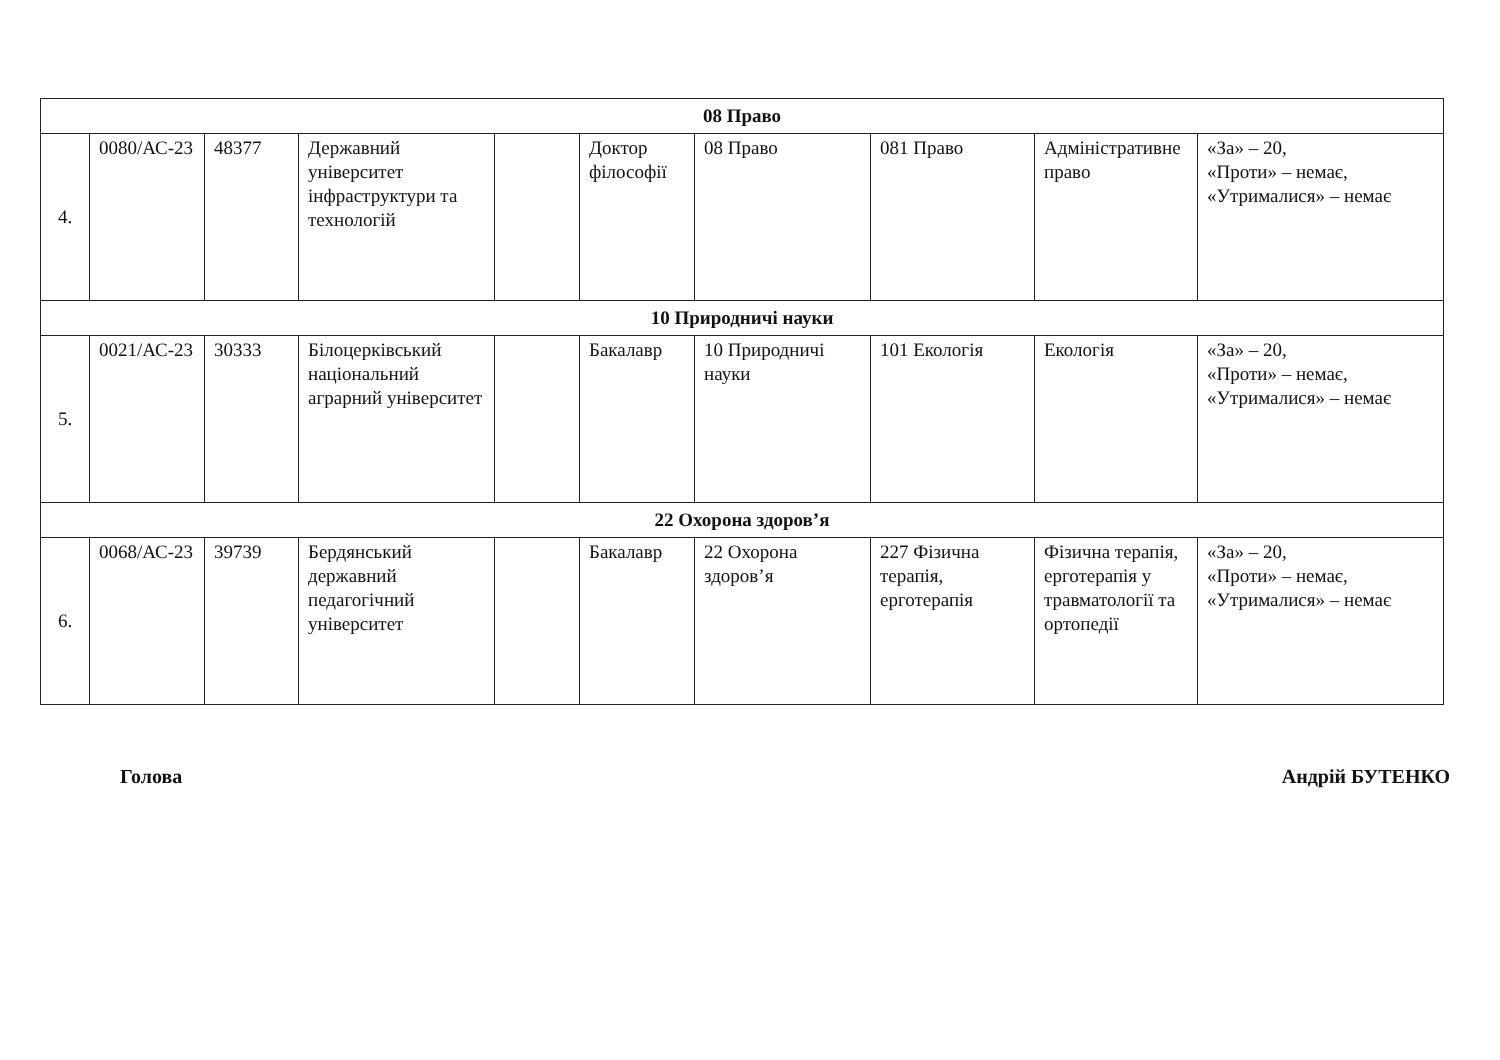| 08 Право | | | | | | | | | |
| 4. | 0080/АС-23 | 48377 | Державний університет інфраструктури та технологій | | Доктор філософії | 08 Право | 081 Право | Адміністративне право | «За» – 20, «Проти» – немає, «Утрималися» – немає |
| 10 Природничі науки | | | | | | | | | |
| 5. | 0021/АС-23 | 30333 | Білоцерківський національний аграрний університет | | Бакалавр | 10 Природничі науки | 101 Екологія | Екологія | «За» – 20, «Проти» – немає, «Утрималися» – немає |
| 22 Охорона здоров’я | | | | | | | | | |
| 6. | 0068/АС-23 | 39739 | Бердянський державний педагогічний університет | | Бакалавр | 22 Охорона здоров’я | 227 Фізична терапія, ерготерапія | Фізична терапія, ерготерапія у травматології та ортопедії | «За» – 20, «Проти» – немає, «Утрималися» – немає |
Голова Андрій БУТЕНКО